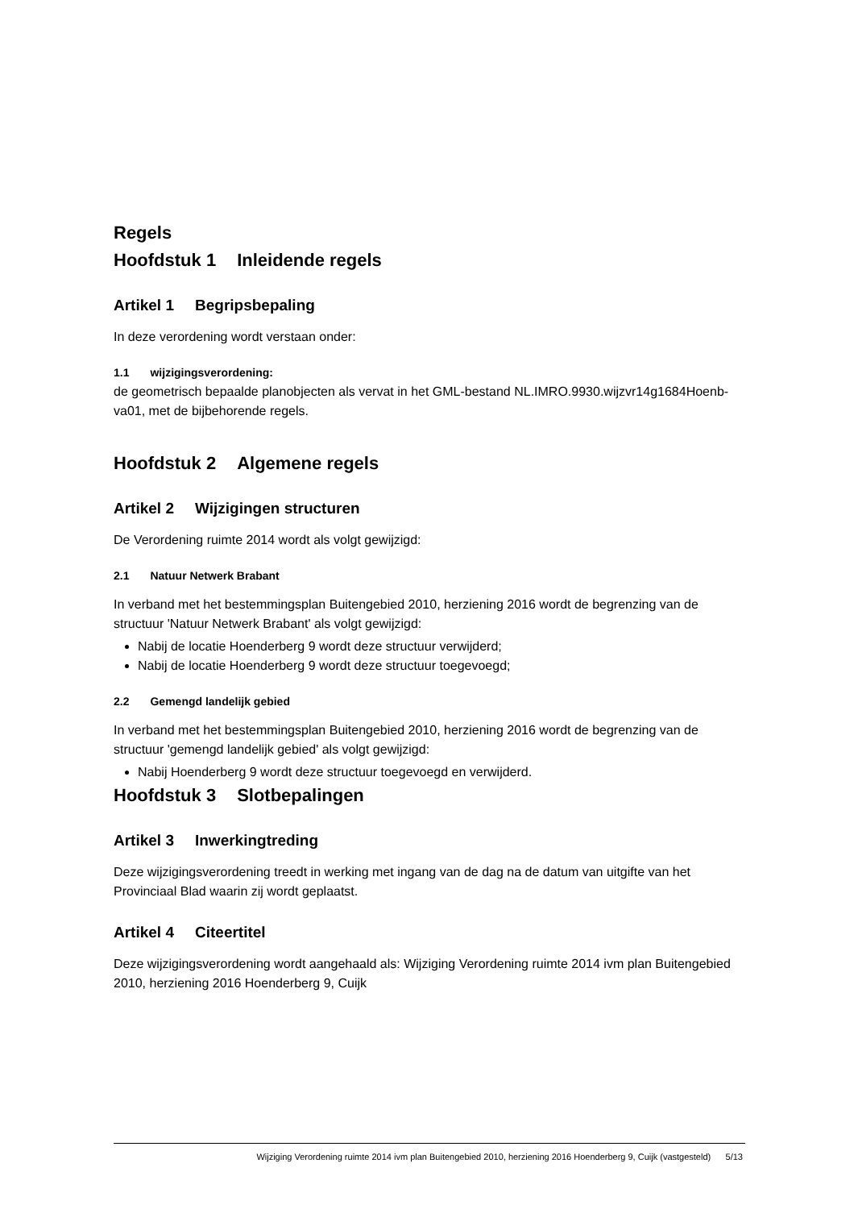Regels
Hoofdstuk 1 Inleidende regels
Artikel 1 Begripsbepaling
In deze verordening wordt verstaan onder:
1.1 wijzigingsverordening:
de geometrisch bepaalde planobjecten als vervat in het GML-bestand NL.IMRO.9930.wijzvr14g1684Hoenb-va01, met de bijbehorende regels.
Hoofdstuk 2 Algemene regels
Artikel 2 Wijzigingen structuren
De Verordening ruimte 2014 wordt als volgt gewijzigd:
2.1 Natuur Netwerk Brabant
In verband met het bestemmingsplan Buitengebied 2010, herziening 2016 wordt de begrenzing van de structuur 'Natuur Netwerk Brabant' als volgt gewijzigd:
Nabij de locatie Hoenderberg 9 wordt deze structuur verwijderd;
Nabij de locatie Hoenderberg 9 wordt deze structuur toegevoegd;
2.2 Gemengd landelijk gebied
In verband met het bestemmingsplan Buitengebied 2010, herziening 2016 wordt de begrenzing van de structuur 'gemengd landelijk gebied' als volgt gewijzigd:
Nabij Hoenderberg 9 wordt deze structuur toegevoegd en verwijderd.
Hoofdstuk 3 Slotbepalingen
Artikel 3 Inwerkingtreding
Deze wijzigingsverordening treedt in werking met ingang van de dag na de datum van uitgifte van het Provinciaal Blad waarin zij wordt geplaatst.
Artikel 4 Citeertitel
Deze wijzigingsverordening wordt aangehaald als: Wijziging Verordening ruimte 2014 ivm plan Buitengebied 2010, herziening 2016 Hoenderberg 9, Cuijk
Wijziging Verordening ruimte 2014 ivm plan Buitengebied 2010, herziening 2016 Hoenderberg 9, Cuijk (vastgesteld) 5/13